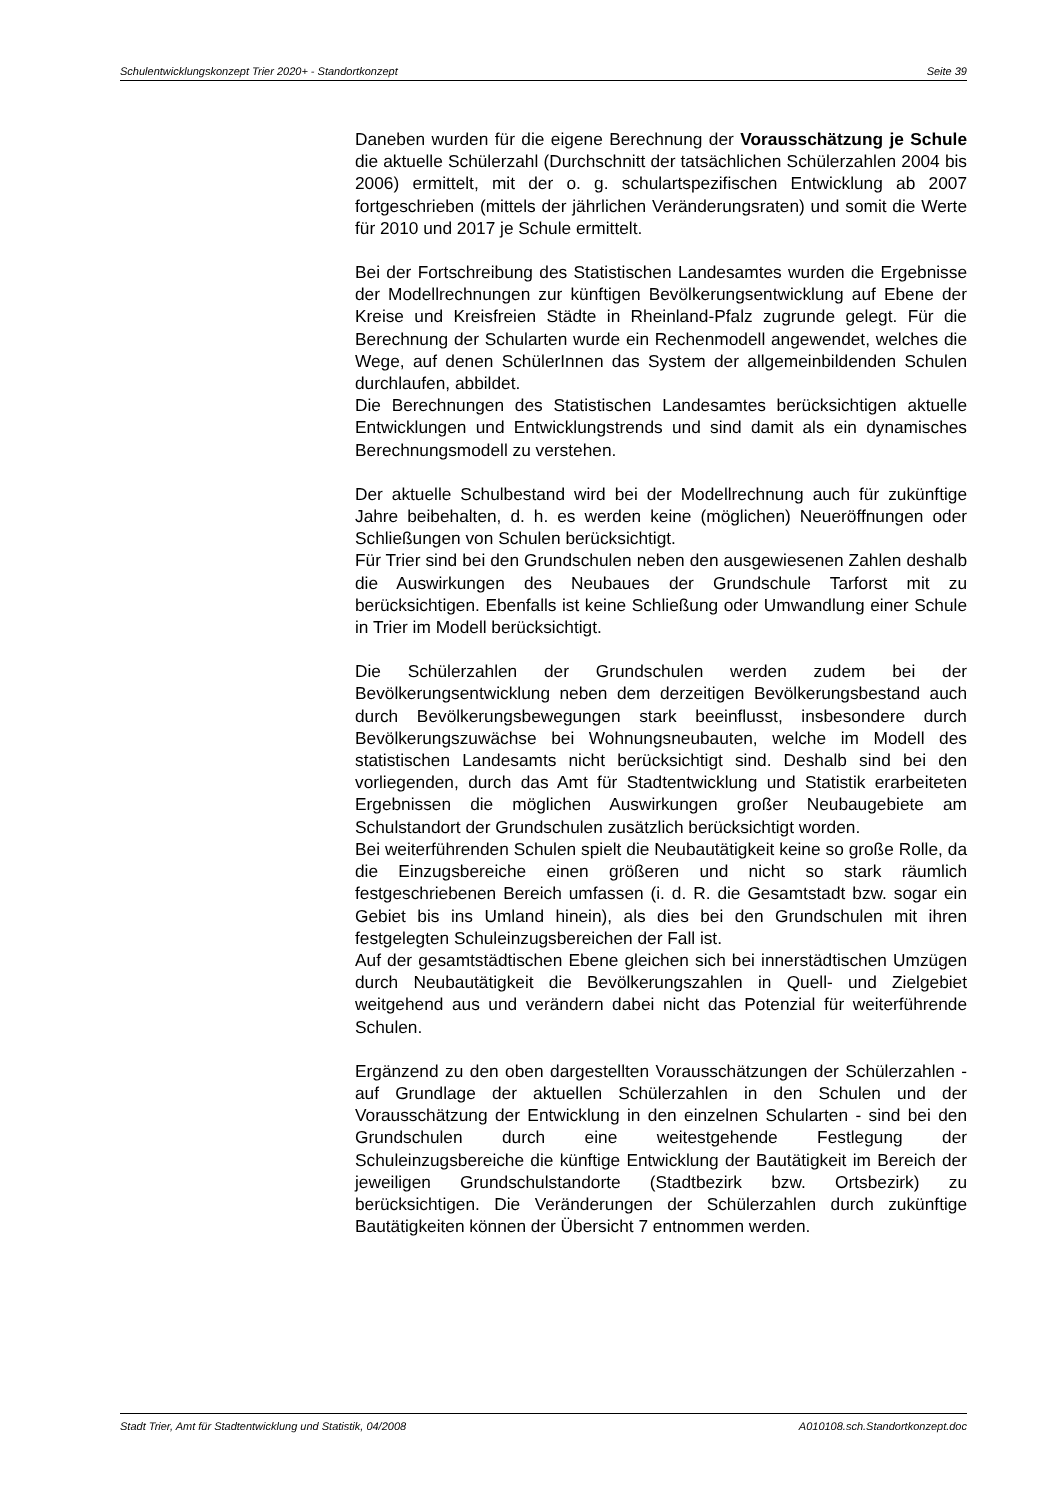Schulentwicklungskonzept Trier 2020+ - Standortkonzept Seite 39
Daneben wurden für die eigene Berechnung der Vorausschätzung je Schule die aktuelle Schülerzahl (Durchschnitt der tatsächlichen Schülerzahlen 2004 bis 2006) ermittelt, mit der o. g. schulartspezifischen Entwicklung ab 2007 fortgeschrieben (mittels der jährlichen Veränderungsraten) und somit die Werte für 2010 und 2017 je Schule ermittelt.
Bei der Fortschreibung des Statistischen Landesamtes wurden die Ergebnisse der Modellrechnungen zur künftigen Bevölkerungsentwicklung auf Ebene der Kreise und Kreisfreien Städte in Rheinland-Pfalz zugrunde gelegt. Für die Berechnung der Schularten wurde ein Rechenmodell angewendet, welches die Wege, auf denen SchülerInnen das System der allgemeinbildenden Schulen durchlaufen, abbildet.
Die Berechnungen des Statistischen Landesamtes berücksichtigen aktuelle Entwicklungen und Entwicklungstrends und sind damit als ein dynamisches Berechnungsmodell zu verstehen.
Der aktuelle Schulbestand wird bei der Modellrechnung auch für zukünftige Jahre beibehalten, d. h. es werden keine (möglichen) Neueröffnungen oder Schließungen von Schulen berücksichtigt.
Für Trier sind bei den Grundschulen neben den ausgewiesenen Zahlen deshalb die Auswirkungen des Neubaues der Grundschule Tarforst mit zu berücksichtigen. Ebenfalls ist keine Schließung oder Umwandlung einer Schule in Trier im Modell berücksichtigt.
Die Schülerzahlen der Grundschulen werden zudem bei der Bevölkerungsentwicklung neben dem derzeitigen Bevölkerungsbestand auch durch Bevölkerungsbewegungen stark beeinflusst, insbesondere durch Bevölkerungszuwächse bei Wohnungsneubauten, welche im Modell des statistischen Landesamts nicht berücksichtigt sind. Deshalb sind bei den vorliegenden, durch das Amt für Stadtentwicklung und Statistik erarbeiteten Ergebnissen die möglichen Auswirkungen großer Neubaugebiete am Schulstandort der Grundschulen zusätzlich berücksichtigt worden.
Bei weiterführenden Schulen spielt die Neubautätigkeit keine so große Rolle, da die Einzugsbereiche einen größeren und nicht so stark räumlich festgeschriebenen Bereich umfassen (i. d. R. die Gesamtstadt bzw. sogar ein Gebiet bis ins Umland hinein), als dies bei den Grundschulen mit ihren festgelegten Schuleinzugsbereichen der Fall ist.
Auf der gesamtstädtischen Ebene gleichen sich bei innerstädtischen Umzügen durch Neubautätigkeit die Bevölkerungszahlen in Quell- und Zielgebiet weitgehend aus und verändern dabei nicht das Potenzial für weiterführende Schulen.
Ergänzend zu den oben dargestellten Vorausschätzungen der Schülerzahlen - auf Grundlage der aktuellen Schülerzahlen in den Schulen und der Vorausschätzung der Entwicklung in den einzelnen Schularten - sind bei den Grundschulen durch eine weitestgehende Festlegung der Schuleinzugsbereiche die künftige Entwicklung der Bautätigkeit im Bereich der jeweiligen Grundschulstandorte (Stadtbezirk bzw. Ortsbezirk) zu berücksichtigen. Die Veränderungen der Schülerzahlen durch zukünftige Bautätigkeiten können der Übersicht 7 entnommen werden.
Stadt Trier, Amt für Stadtentwicklung und Statistik, 04/2008 A010108.sch.Standortkonzept.doc